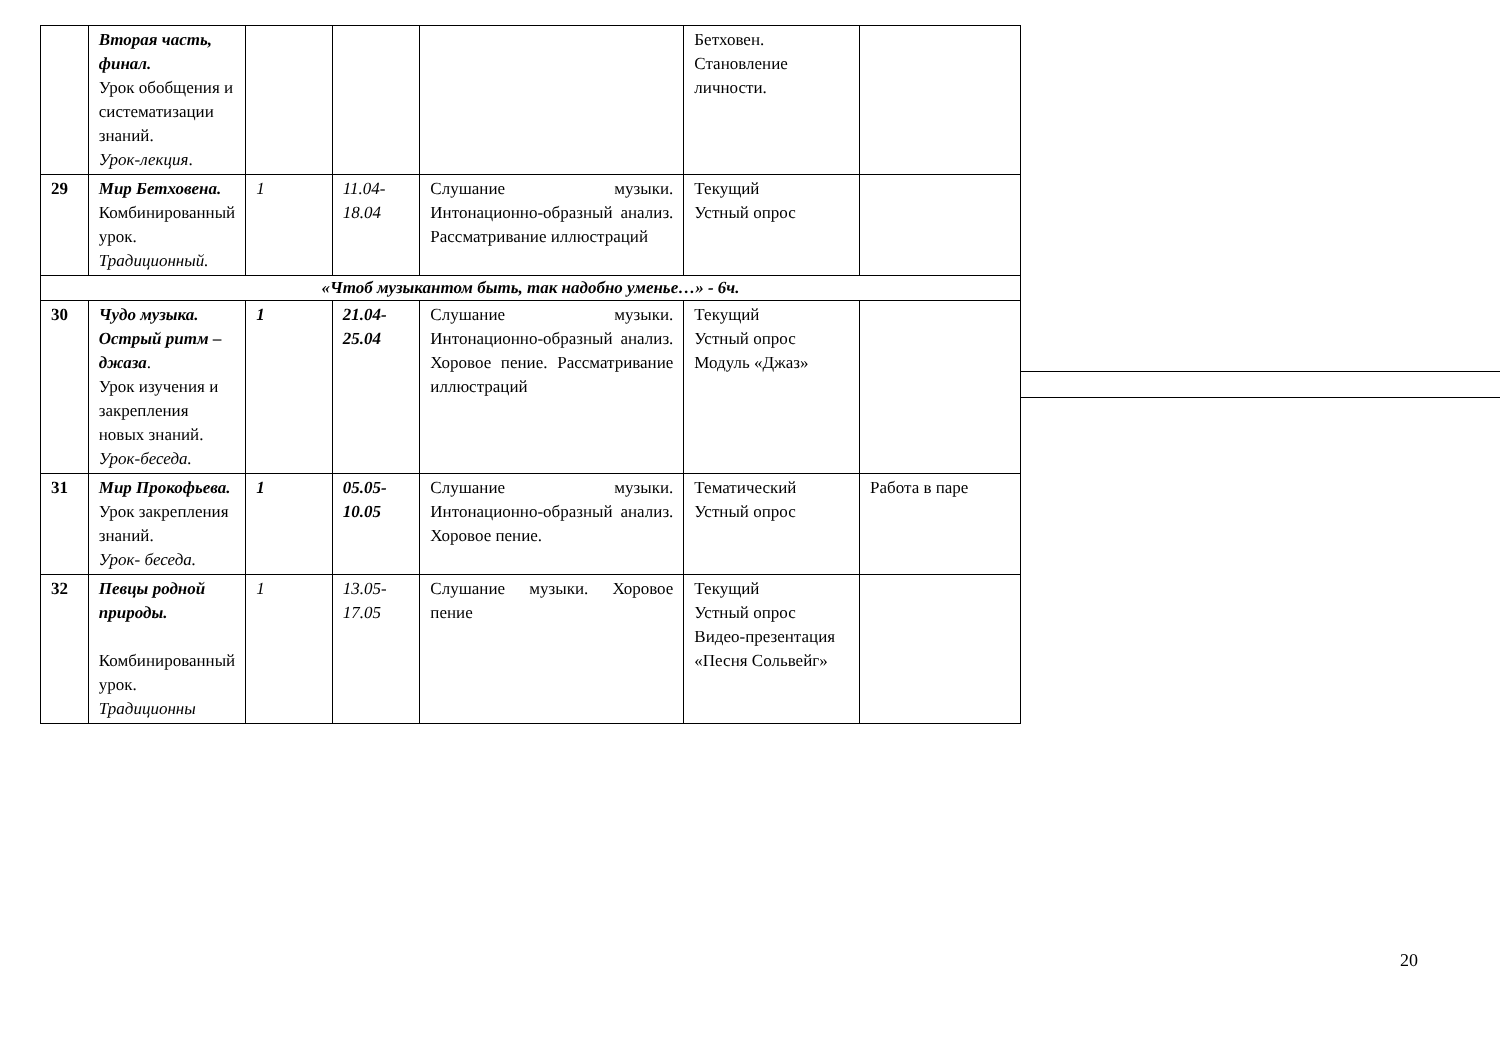| | Вторая часть, финал. Урок обобщения и систематизации знаний. Урок-лекция . | | | | Бетховен. Становление личности. | |
| 29 | Мир Бетховена. Комбинированный урок. Традиционный. | 1 | 11.04-18.04 | Слушание музыки. Интонационно-образный анализ. Рассматривание иллюстраций | Текущий Устный опрос | |
| «Чтоб музыкантом быть, так надобно уменье…» - 6ч. | | | | | | |
| 30 | Чудо музыка. Острый ритм – джаза . Урок изучения и закрепления новых знаний. Урок-беседа. | 1 | 21.04-25.04 | Слушание музыки. Интонационно-образный анализ. Хоровое пение. Рассматривание иллюстраций | Текущий Устный опрос Модуль «Джаз» | |
| 31 | Мир Прокофьева. Урок закрепления знаний. Урок- беседа. | 1 | 05.05-10.05 | Слушание музыки. Интонационно-образный анализ. Хоровое пение. | Тематический Устный опрос | Работа в паре |
| 32 | Певцы родной природы. Комбинированный урок. Традиционны | 1 | 13.05-17.05 | Слушание музыки. Хоровое пение | Текущий Устный опрос Видео-презентация «Песня Сольвейг» | |
20